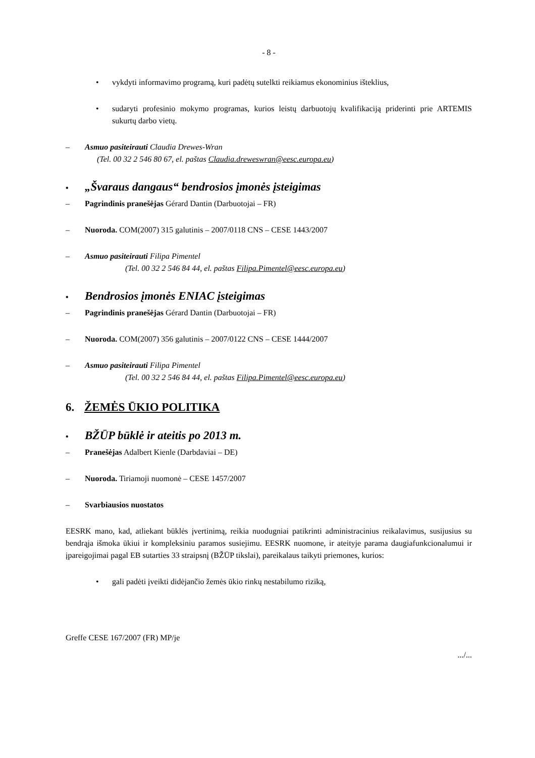- 8 -
• vykdyti informavimo programą, kuri padėtų sutelkti reikiamus ekonominius išteklius,
• sudaryti profesinio mokymo programas, kurios leistų darbuotojų kvalifikaciją priderinti prie ARTEMIS sukurtų darbo vietų.
– Asmuo pasiteirauti Claudia Drewes-Wran
(Tel. 00 32 2 546 80 67, el. paštas Claudia.dreweswran@eesc.europa.eu)
• „Švaraus dangaus“ bendrosios įmonės įsteigimas
– Pagrindinis pranešėjas Gérard Dantin (Darbuotojai – FR)
– Nuoroda. COM(2007) 315 galutinis – 2007/0118 CNS – CESE 1443/2007
– Asmuo pasiteirauti Filipa Pimentel
(Tel. 00 32 2 546 84 44, el. paštas Filipa.Pimentel@eesc.europa.eu)
• Bendrosios įmonės ENIAC įsteigimas
– Pagrindinis pranešėjas Gérard Dantin (Darbuotojai – FR)
– Nuoroda. COM(2007) 356 galutinis – 2007/0122 CNS – CESE 1444/2007
– Asmuo pasiteirauti Filipa Pimentel
(Tel. 00 32 2 546 84 44, el. paštas Filipa.Pimentel@eesc.europa.eu)
6. ŽEMĖS ŪKIO POLITIKA
• BŽŪP būklė ir ateitis po 2013 m.
– Pranešėjas Adalbert Kienle (Darbdaviai – DE)
– Nuoroda. Tiriamoji nuomonė – CESE 1457/2007
– Svarbiausios nuostatos
EESRK mano, kad, atliekant būklės įvertinimą, reikia nuodugniai patikrinti administracinius reikalavimus, susijusius su bendrąja išmoka ūkiui ir kompleksiniu paramos susiejimu. EESRK nuomone, ir ateityje parama daugiafunkcionalumui ir įpareigojimai pagal EB sutarties 33 straipsnį (BŽŪP tikslai), pareikalaus taikyti priemones, kurios:
• gali padėti įveikti didėjančio žemės ūkio rinkų nestabilumo riziką,
Greffe CESE 167/2007 (FR) MP/je
.../...